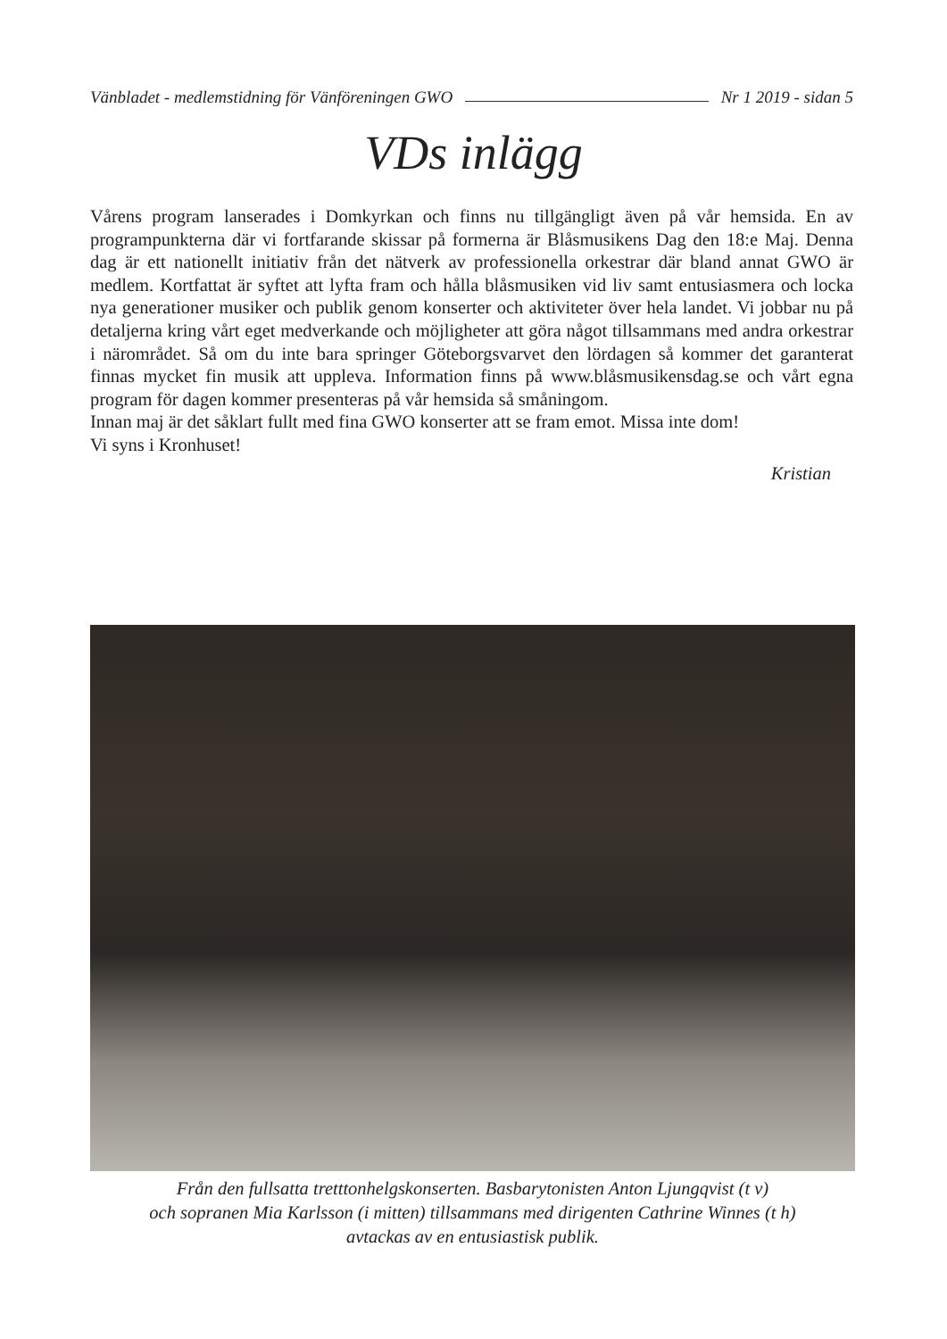Vänbladet - medlemstidning för Vänföreningen GWO Nr 1 2019 - sidan 5
VDs inlägg
Vårens program lanserades i Domkyrkan och finns nu tillgängligt även på vår hemsida. En av programpunkterna där vi fortfarande skissar på formerna är Blåsmusikens Dag den 18:e Maj. Denna dag är ett nationellt initiativ från det nätverk av professionella orkestrar där bland annat GWO är medlem. Kortfattat är syftet att lyfta fram och hålla blåsmusiken vid liv samt entusiasmera och locka nya generationer musiker och publik genom konserter och aktiviteter över hela landet. Vi jobbar nu på detaljerna kring vårt eget medverkande och möjligheter att göra något tillsammans med andra orkestrar i närområdet. Så om du inte bara springer Göteborgsvarvet den lördagen så kommer det garanterat finnas mycket fin musik att uppleva. Information finns på www.blåsmusikensdag.se och vårt egna program för dagen kommer presenteras på vår hemsida så småningom.
Innan maj är det såklart fullt med fina GWO konserter att se fram emot. Missa inte dom!
Vi syns i Kronhuset!
Kristian
Från den fullsatta tretttonhelgskonserten. Basbarytonisten Anton Ljungqvist (t v)
och sopranen Mia Karlsson (i mitten) tillsammans med dirigenten Cathrine Winnes (t h)
avtackas av en entusiastisk publik.